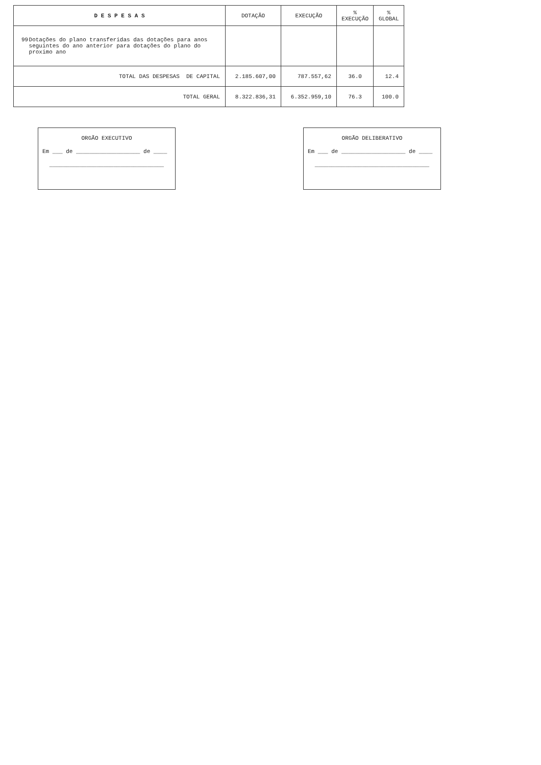| D E S P E S A S | DOTAÇÃO | EXECUÇÃO | % EXECUÇÃO | % GLOBAL |
| --- | --- | --- | --- | --- |
| 99 Dotações do plano transferidas das dotações para anos seguintes do ano anterior para dotações do plano do proximo ano | | | | |
| TOTAL DAS DESPESAS DE CAPITAL | 2.185.607,00 | 787.557,62 | 36.0 | 12.4 |
| TOTAL GERAL | 8.322.836,31 | 6.352.959,10 | 76.3 | 100.0 |
ORGÃO EXECUTIVO
Em ___ de ___________________ de ____
__________________________________
ORGÃO DELIBERATIVO
Em ___ de ___________________ de ____
__________________________________